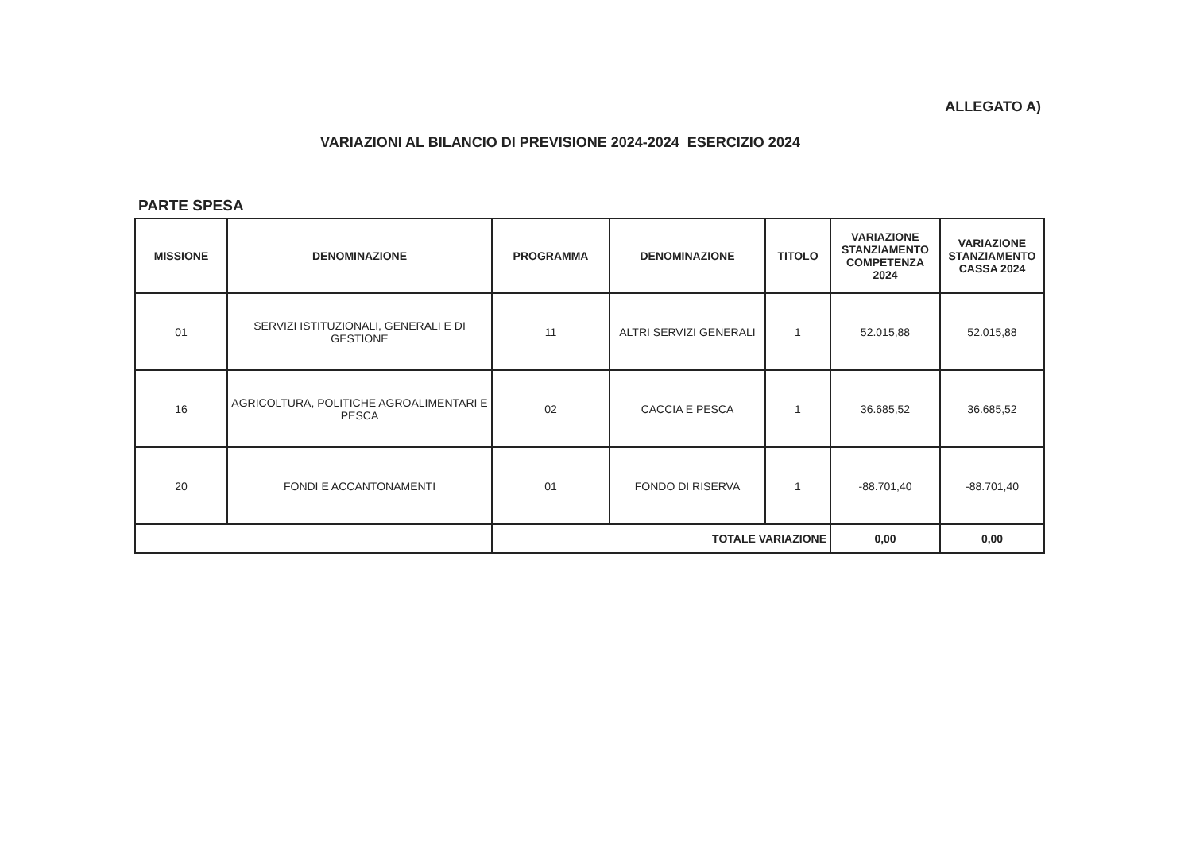ALLEGATO A)
VARIAZIONI AL BILANCIO DI PREVISIONE 2024-2024 ESERCIZIO 2024
PARTE SPESA
| MISSIONE | DENOMINAZIONE | PROGRAMMA | DENOMINAZIONE | TITOLO | VARIAZIONE STANZIAMENTO COMPETENZA 2024 | VARIAZIONE STANZIAMENTO CASSA 2024 |
| --- | --- | --- | --- | --- | --- | --- |
| 01 | SERVIZI ISTITUZIONALI, GENERALI E DI GESTIONE | 11 | ALTRI SERVIZI GENERALI | 1 | 52.015,88 | 52.015,88 |
| 16 | AGRICOLTURA, POLITICHE AGROALIMENTARI E PESCA | 02 | CACCIA E PESCA | 1 | 36.685,52 | 36.685,52 |
| 20 | FONDI E ACCANTONAMENTI | 01 | FONDO DI RISERVA | 1 | -88.701,40 | -88.701,40 |
| | | TOTALE VARIAZIONE | | | 0,00 | 0,00 |